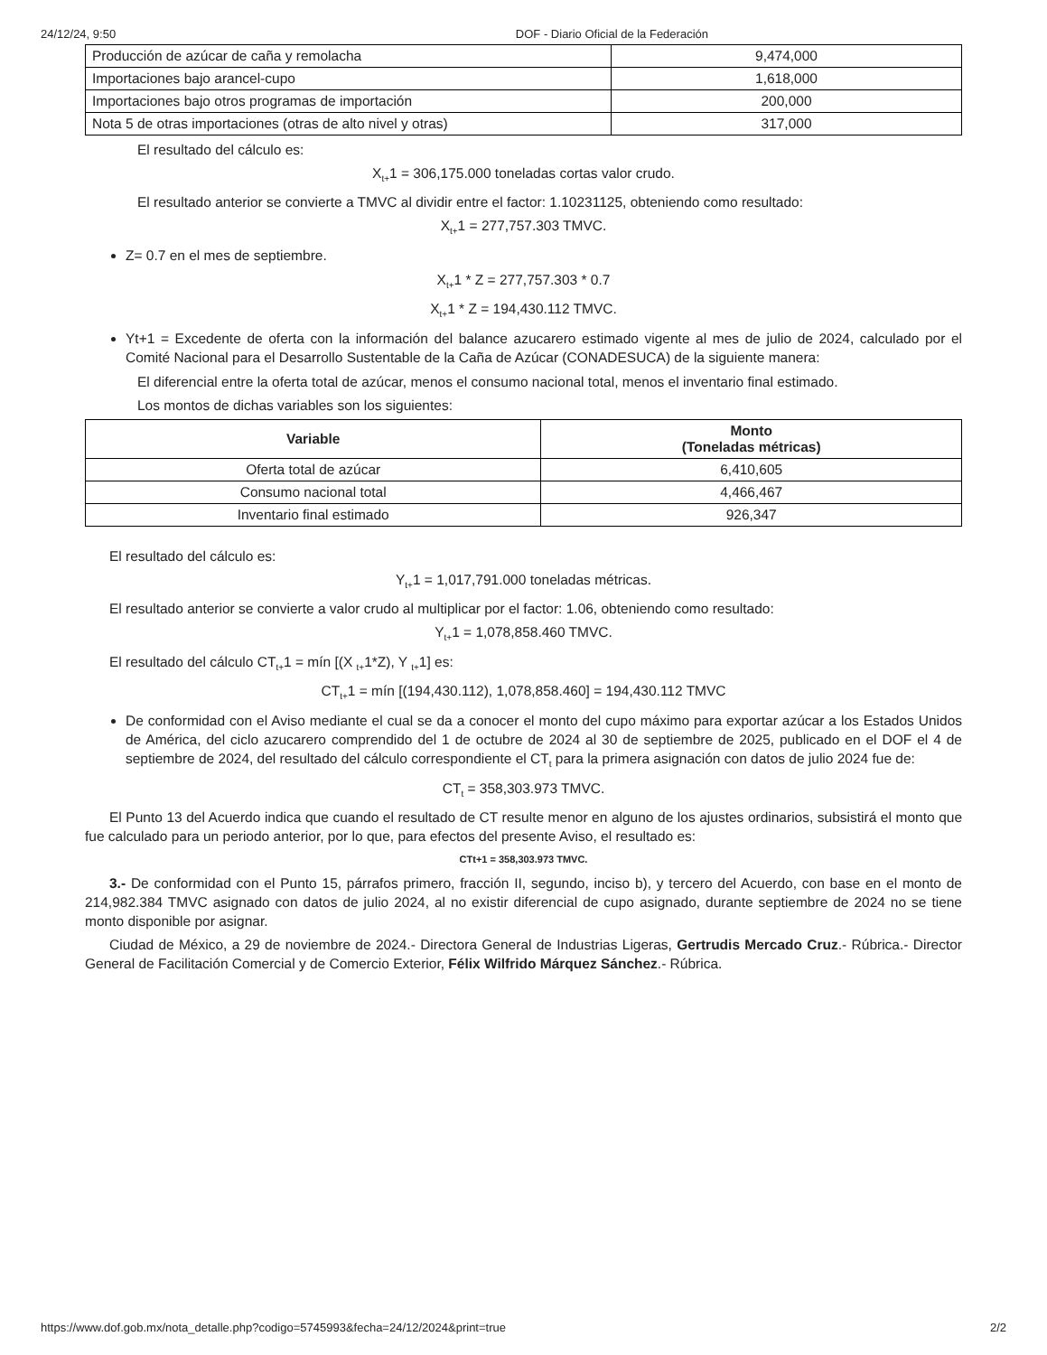24/12/24, 9:50 DOF - Diario Oficial de la Federación
| Producción de azúcar de caña y remolacha | 9,474,000 |
| Importaciones bajo arancel-cupo | 1,618,000 |
| Importaciones bajo otros programas de importación | 200,000 |
| Nota 5 de otras importaciones (otras de alto nivel y otras) | 317,000 |
El resultado del cálculo es:
X<sub>t+</sub>1 = 306,175.000 toneladas cortas valor crudo.
El resultado anterior se convierte a TMVC al dividir entre el factor: 1.10231125, obteniendo como resultado:
X<sub>t+</sub>1 = 277,757.303 TMVC.
Z= 0.7 en el mes de septiembre.
X<sub>t+</sub>1 * Z = 277,757.303 * 0.7
X<sub>t+</sub>1 * Z = 194,430.112 TMVC.
Yt+1 = Excedente de oferta con la información del balance azucarero estimado vigente al mes de julio de 2024, calculado por el Comité Nacional para el Desarrollo Sustentable de la Caña de Azúcar (CONADESUCA) de la siguiente manera:
El diferencial entre la oferta total de azúcar, menos el consumo nacional total, menos el inventario final estimado.
Los montos de dichas variables son los siguientes:
| Variable | Monto (Toneladas métricas) |
| --- | --- |
| Oferta total de azúcar | 6,410,605 |
| Consumo nacional total | 4,466,467 |
| Inventario final estimado | 926,347 |
El resultado del cálculo es:
Y<sub>t+</sub>1 = 1,017,791.000 toneladas métricas.
El resultado anterior se convierte a valor crudo al multiplicar por el factor: 1.06, obteniendo como resultado:
Y<sub>t+</sub>1 = 1,078,858.460 TMVC.
El resultado del cálculo CT<sub>t+</sub>1 = mín [(X <sub>t+</sub>1*Z), Y <sub>t+</sub>1] es:
CT<sub>t+</sub>1 = mín [(194,430.112), 1,078,858.460] = 194,430.112 TMVC
De conformidad con el Aviso mediante el cual se da a conocer el monto del cupo máximo para exportar azúcar a los Estados Unidos de América, del ciclo azucarero comprendido del 1 de octubre de 2024 al 30 de septiembre de 2025, publicado en el DOF el 4 de septiembre de 2024, del resultado del cálculo correspondiente el CT<sub>t</sub> para la primera asignación con datos de julio 2024 fue de:
CT<sub>t</sub> = 358,303.973 TMVC.
El Punto 13 del Acuerdo indica que cuando el resultado de CT resulte menor en alguno de los ajustes ordinarios, subsistirá el monto que fue calculado para un periodo anterior, por lo que, para efectos del presente Aviso, el resultado es:
CTt+1 = 358,303.973 TMVC.
3.- De conformidad con el Punto 15, párrafos primero, fracción II, segundo, inciso b), y tercero del Acuerdo, con base en el monto de 214,982.384 TMVC asignado con datos de julio 2024, al no existir diferencial de cupo asignado, durante septiembre de 2024 no se tiene monto disponible por asignar.
Ciudad de México, a 29 de noviembre de 2024.- Directora General de Industrias Ligeras, Gertrudis Mercado Cruz.- Rúbrica.- Director General de Facilitación Comercial y de Comercio Exterior, Félix Wilfrido Márquez Sánchez.- Rúbrica.
https://www.dof.gob.mx/nota_detalle.php?codigo=5745993&fecha=24/12/2024&print=true 2/2